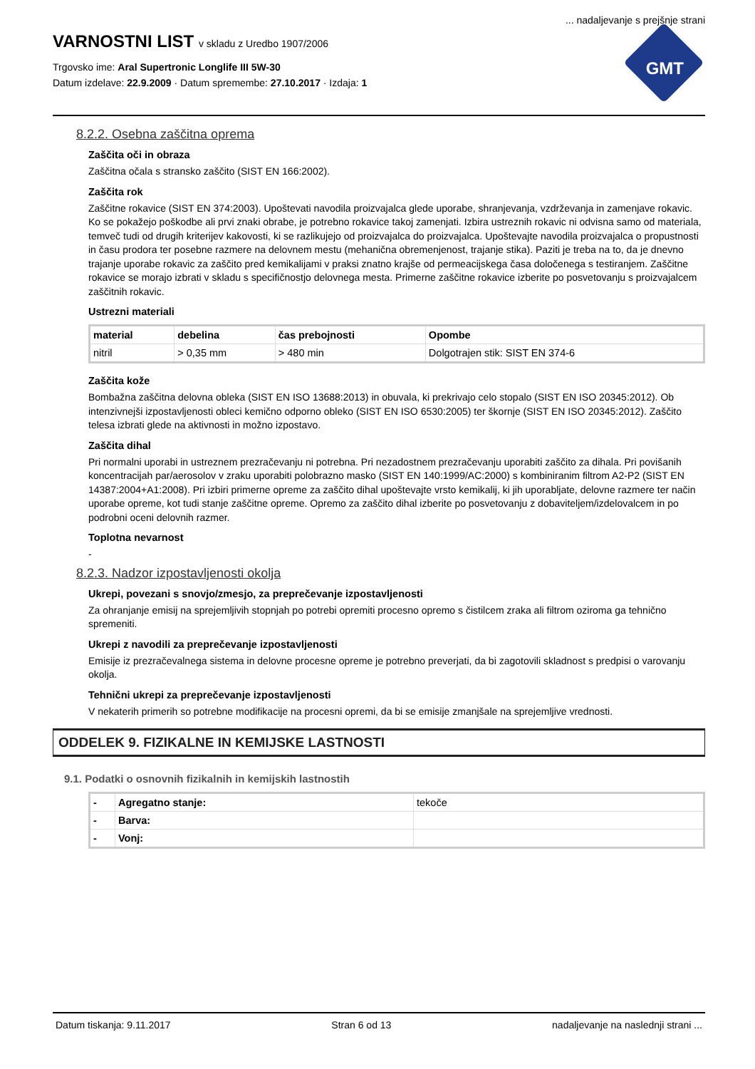... nadaljevanje s prejšnje strani
VARNOSTNI LIST v skladu z Uredbo 1907/2006
Trgovsko ime: Aral Supertronic Longlife III 5W-30
Datum izdelave: 22.9.2009 · Datum spremembe: 27.10.2017 · Izdaja: 1
GMT
8.2.2. Osebna zaščitna oprema
Zaščita oči in obraza
Zaščitna očala s stransko zaščito (SIST EN 166:2002).
Zaščita rok
Zaščitne rokavice (SIST EN 374:2003). Upoštevati navodila proizvajalca glede uporabe, shranjevanja, vzdrževanja in zamenjave rokavic. Ko se pokažejo poškodbe ali prvi znaki obrabe, je potrebno rokavice takoj zamenjati. Izbira ustreznih rokavic ni odvisna samo od materiala, temveč tudi od drugih kriterijev kakovosti, ki se razlikujejo od proizvajalca do proizvajalca. Upoštevajte navodila proizvajalca o propustnosti in času prodora ter posebne razmere na delovnem mestu (mehanična obremenjenost, trajanje stika). Paziti je treba na to, da je dnevno trajanje uporabe rokavic za zaščito pred kemikalijami v praksi znatno krajše od permeacijskega časa določenega s testiranjem. Zaščitne rokavice se morajo izbrati v skladu s specifičnostjo delovnega mesta. Primerne zaščitne rokavice izberite po posvetovanju s proizvajalcem zaščitnih rokavic.
Ustrezni materiali
| material | debelina | čas prebojnosti | Opombe |
| --- | --- | --- | --- |
| nitril | > 0,35 mm | > 480 min | Dolgotrajen stik: SIST EN 374-6 |
Zaščita kože
Bombažna zaščitna delovna obleka (SIST EN ISO 13688:2013) in obuvala, ki prekrivajo celo stopalo (SIST EN ISO 20345:2012). Ob intenzivnejši izpostavljenosti obleci kemično odporno obleko (SIST EN ISO 6530:2005) ter škornje (SIST EN ISO 20345:2012). Zaščito telesa izbrati glede na aktivnosti in možno izpostavo.
Zaščita dihal
Pri normalni uporabi in ustreznem prezračevanju ni potrebna. Pri nezadostnem prezračevanju uporabiti zaščito za dihala. Pri povišanih koncentracijah par/aerosolov v zraku uporabiti polobrazno masko (SIST EN 140:1999/AC:2000) s kombiniranim filtrom A2-P2 (SIST EN 14387:2004+A1:2008). Pri izbiri primerne opreme za zaščito dihal upoštevajte vrsto kemikalij, ki jih uporabljate, delovne razmere ter način uporabe opreme, kot tudi stanje zaščitne opreme. Opremo za zaščito dihal izberite po posvetovanju z dobaviteljem/izdelovalcem in po podrobni oceni delovnih razmer.
Toplotna nevarnost
-
8.2.3. Nadzor izpostavljenosti okolja
Ukrepi, povezani s snovjo/zmesjo, za preprečevanje izpostavljenosti
Za ohranjanje emisij na sprejemljivih stopnjah po potrebi opremiti procesno opremo s čistilcem zraka ali filtrom oziroma ga tehnično spremeniti.
Ukrepi z navodili za preprečevanje izpostavljenosti
Emisije iz prezračevalnega sistema in delovne procesne opreme je potrebno preverjati, da bi zagotovili skladnost s predpisi o varovanju okolja.
Tehnični ukrepi za preprečevanje izpostavljenosti
V nekaterih primerih so potrebne modifikacije na procesni opremi, da bi se emisije zmanjšale na sprejemljive vrednosti.
ODDELEK 9. FIZIKALNE IN KEMIJSKE LASTNOSTI
9.1. Podatki o osnovnih fizikalnih in kemijskih lastnostih
| - | Agregatno stanje: | tekoče |
| - | Barva: | |
| - | Vonj: | |
Datum tiskanja: 9.11.2017 Stran 6 od 13 nadaljevanje na naslednji strani ...